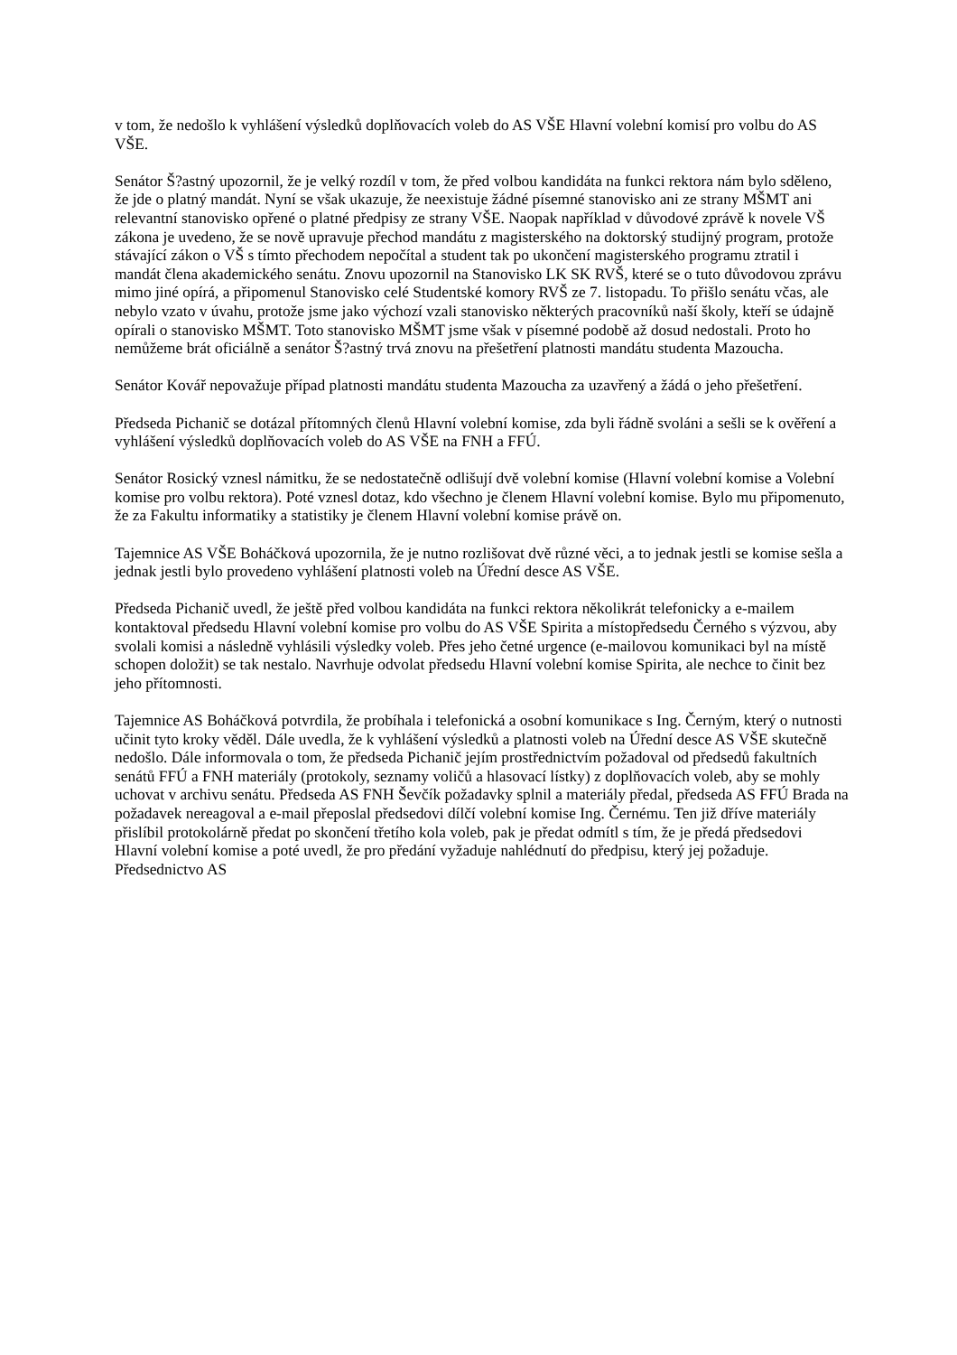v tom, že nedošlo k vyhlášení výsledků doplňovacích voleb do AS VŠE Hlavní volební komisí pro volbu do AS VŠE.
Senátor Š?astný upozornil, že je velký rozdíl v tom, že před volbou kandidáta na funkci rektora nám bylo sděleno, že jde o platný mandát. Nyní se však ukazuje, že neexistuje žádné písemné stanovisko ani ze strany MŠMT ani relevantní stanovisko opřené o platné předpisy ze strany VŠE. Naopak například v důvodové zprávě k novele VŠ zákona je uvedeno, že se nově upravuje přechod mandátu z magisterského na doktorský studijný program, protože stávající zákon o VŠ s tímto přechodem nepočítal a student tak po ukončení magisterského programu ztratil i mandát člena akademického senátu. Znovu upozornil na Stanovisko LK SK RVŠ, které se o tuto důvodovou zprávu mimo jiné opírá, a připomenul Stanovisko celé Studentské komory RVŠ ze 7. listopadu. To přišlo senátu včas, ale nebylo vzato v úvahu, protože jsme jako výchozí vzali stanovisko některých pracovníků naší školy, kteří se údajně opírali o stanovisko MŠMT. Toto stanovisko MŠMT jsme však v písemné podobě až dosud nedostali. Proto ho nemůžeme brát oficiálně a senátor Š?astný trvá znovu na přešetření platnosti mandátu studenta Mazoucha.
Senátor Kovář nepovažuje případ platnosti mandátu studenta Mazoucha za uzavřený a žádá o jeho přešetření.
Předseda Pichanič se dotázal přítomných členů Hlavní volební komise, zda byli řádně svoláni a sešli se k ověření a vyhlášení výsledků doplňovacích voleb do AS VŠE na FNH a FFÚ.
Senátor Rosický vznesl námitku, že se nedostatečně odlišují dvě volební komise (Hlavní volební komise a Volební komise pro volbu rektora). Poté vznesl dotaz, kdo všechno je členem Hlavní volební komise. Bylo mu připomenuto, že za Fakultu informatiky a statistiky je členem Hlavní volební komise právě on.
Tajemnice AS VŠE Boháčková upozornila, že je nutno rozlišovat dvě různé věci, a to jednak jestli se komise sešla a jednak jestli bylo provedeno vyhlášení platnosti voleb na Úřední desce AS VŠE.
Předseda Pichanič uvedl, že ještě před volbou kandidáta na funkci rektora několikrát telefonicky a e-mailem kontaktoval předsedu Hlavní volební komise pro volbu do AS VŠE Spirita a místopředsedu Černého s výzvou, aby svolali komisi a následně vyhlásili výsledky voleb. Přes jeho četné urgence (e-mailovou komunikaci byl na místě schopen doložit) se tak nestalo. Navrhuje odvolat předsedu Hlavní volební komise Spirita, ale nechce to činit bez jeho přítomnosti.
Tajemnice AS Boháčková potvrdila, že probíhala i telefonická a osobní komunikace s Ing. Černým, který o nutnosti učinit tyto kroky věděl. Dále uvedla, že k vyhlášení výsledků a platnosti voleb na Úřední desce AS VŠE skutečně nedošlo. Dále informovala o tom, že předseda Pichanič jejím prostřednictvím požadoval od předsedů fakultních senátů FFÚ a FNH materiály (protokoly, seznamy voličů a hlasovací lístky) z doplňovacích voleb, aby se mohly uchovat v archivu senátu. Předseda AS FNH Ševčík požadavky splnil a materiály předal, předseda AS FFÚ Brada na požadavek nereagoval a e-mail přeposlal předsedovi dílčí volební komise Ing. Černému. Ten již dříve materiály přislíbil protokolárně předat po skončení třetího kola voleb, pak je předat odmítl s tím, že je předá předsedovi Hlavní volební komise a poté uvedl, že pro předání vyžaduje nahlédnutí do předpisu, který jej požaduje. Předsednictvo AS